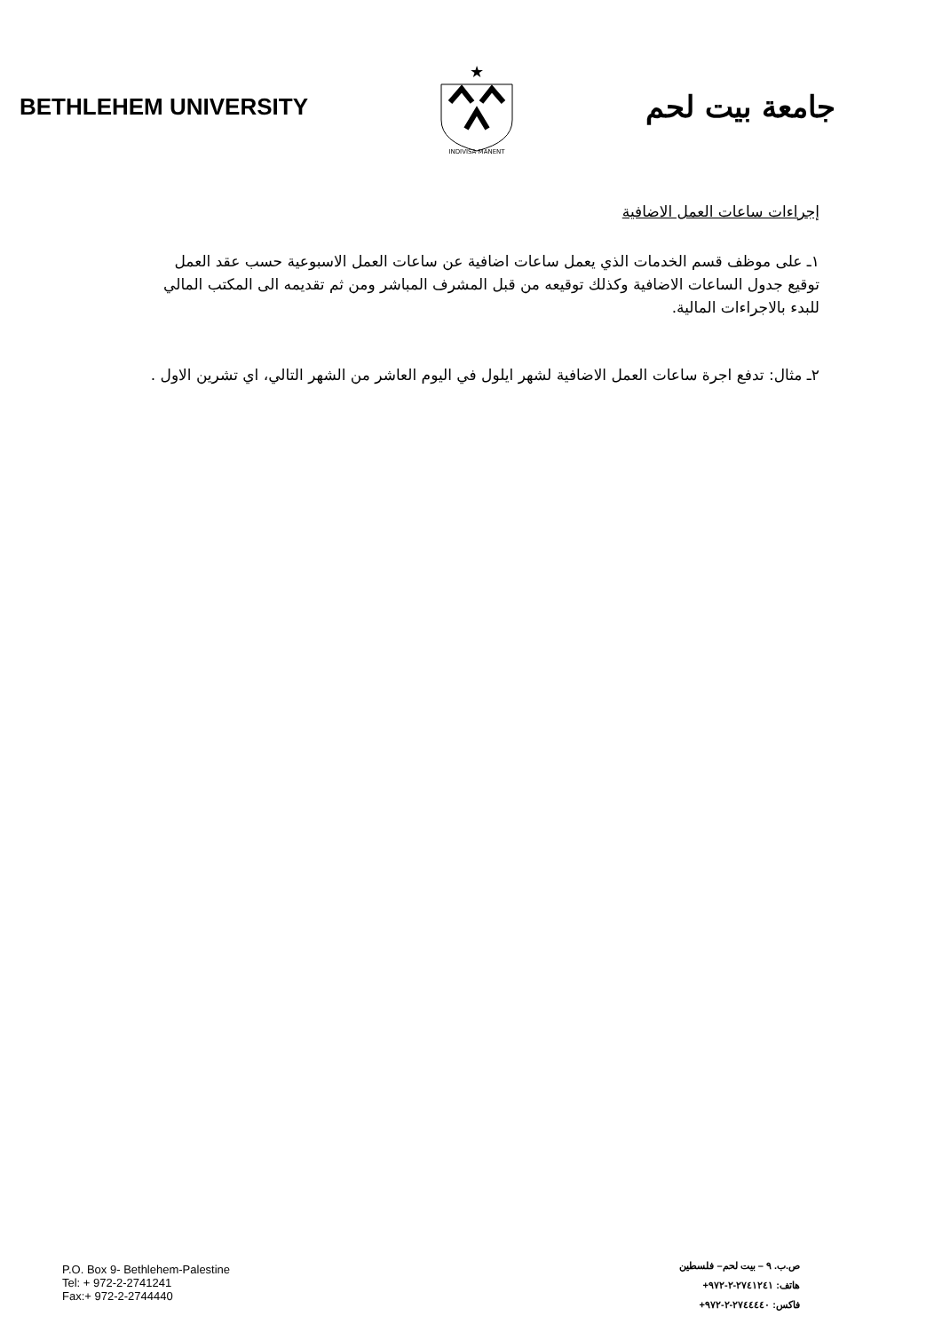BETHLEHEM UNIVERSITY
★
INDIVISA MANENT
جامعة بيت لحم
إجراءات ساعات العمل الاضافية
١ـ على موظف قسم الخدمات الذي يعمل ساعات اضافية عن ساعات العمل الاسبوعية حسب عقد العمل توقيع جدول الساعات الاضافية وكذلك توقيعه من قبل المشرف المباشر ومن ثم تقديمه الى المكتب المالي للبدء بالاجراءات المالية.
٢ـ مثال: تدفع اجرة ساعات العمل الاضافية لشهر ايلول في اليوم العاشر من الشهر التالي، اي تشرين الاول .
P.O. Box 9- Bethlehem-Palestine
Tel: + 972-2-2741241
Fax:+ 972-2-2744440
ص.ب. ٩ – بيت لحم– فلسطين
هاتف: ٢٧٤١٢٤١-٢-٩٧٢+
فاكس: ٢٧٤٤٤٤٠-٢-٩٧٢+